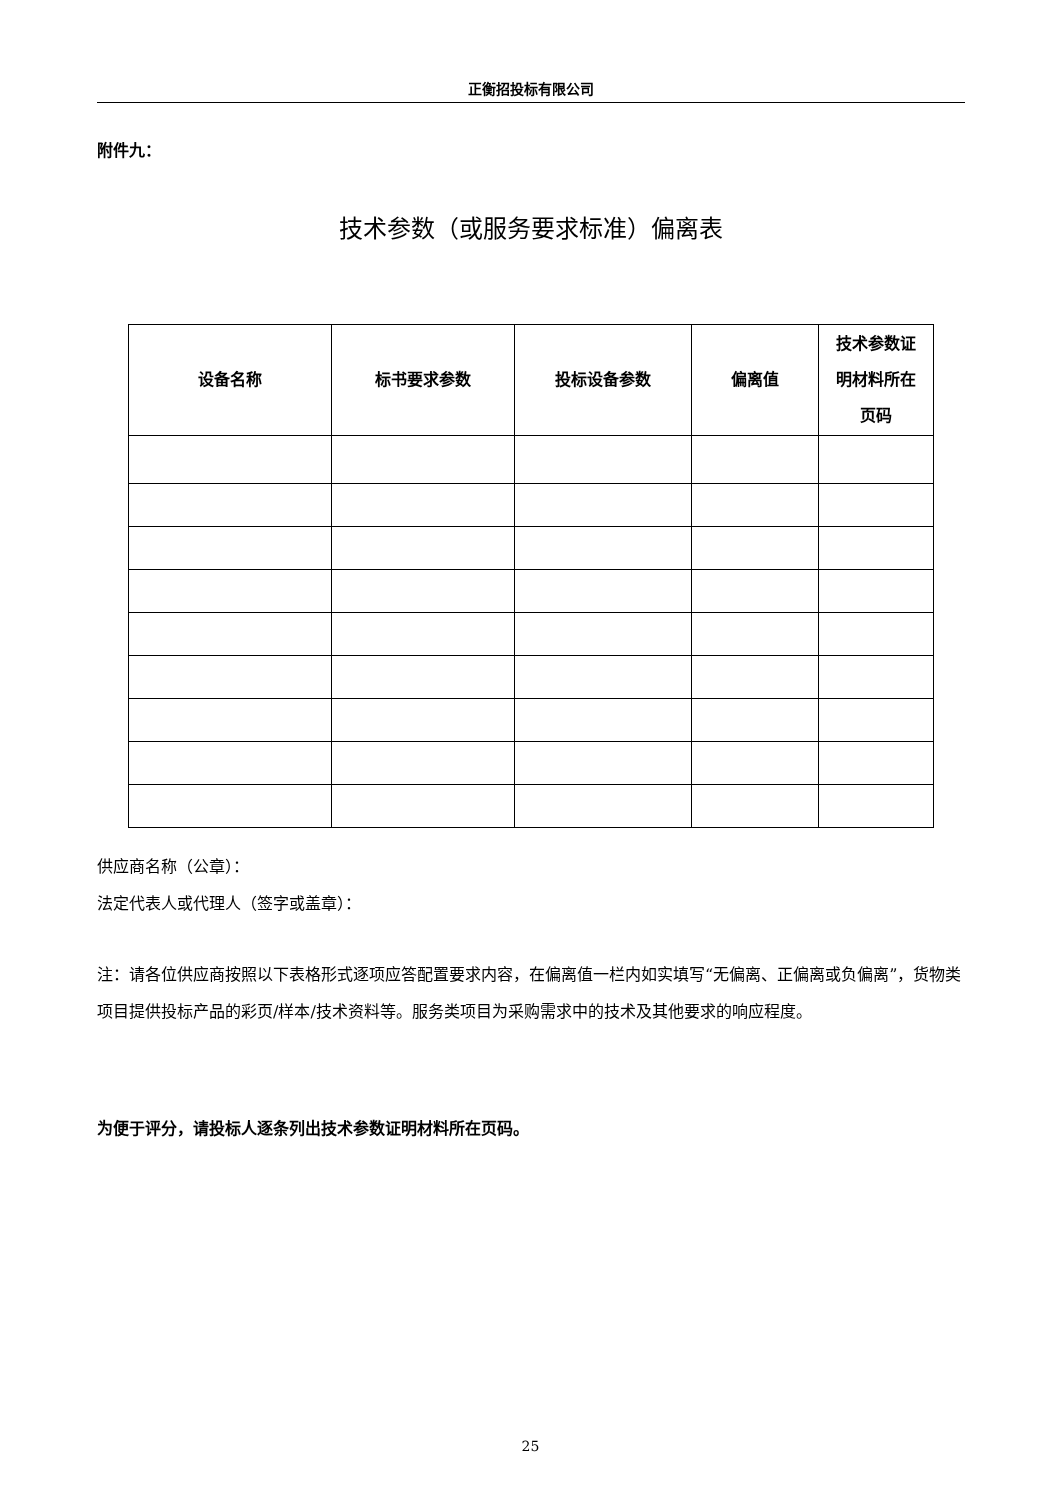正衡招投标有限公司
附件九：
技术参数（或服务要求标准）偏离表
| 设备名称 | 标书要求参数 | 投标设备参数 | 偏离值 | 技术参数证 明材料所在 页码 |
| --- | --- | --- | --- | --- |
供应商名称（公章）：
法定代表人或代理人（签字或盖章）：
注：请各位供应商按照以下表格形式逐项应答配置要求内容，在偏离值一栏内如实填写“无偏离、正偏离或负偏离”，货物类项目提供投标产品的彩页/样本/技术资料等。服务类项目为采购需求中的技术及其他要求的响应程度。
为便于评分，请投标人逐条列出技术参数证明材料所在页码。
25